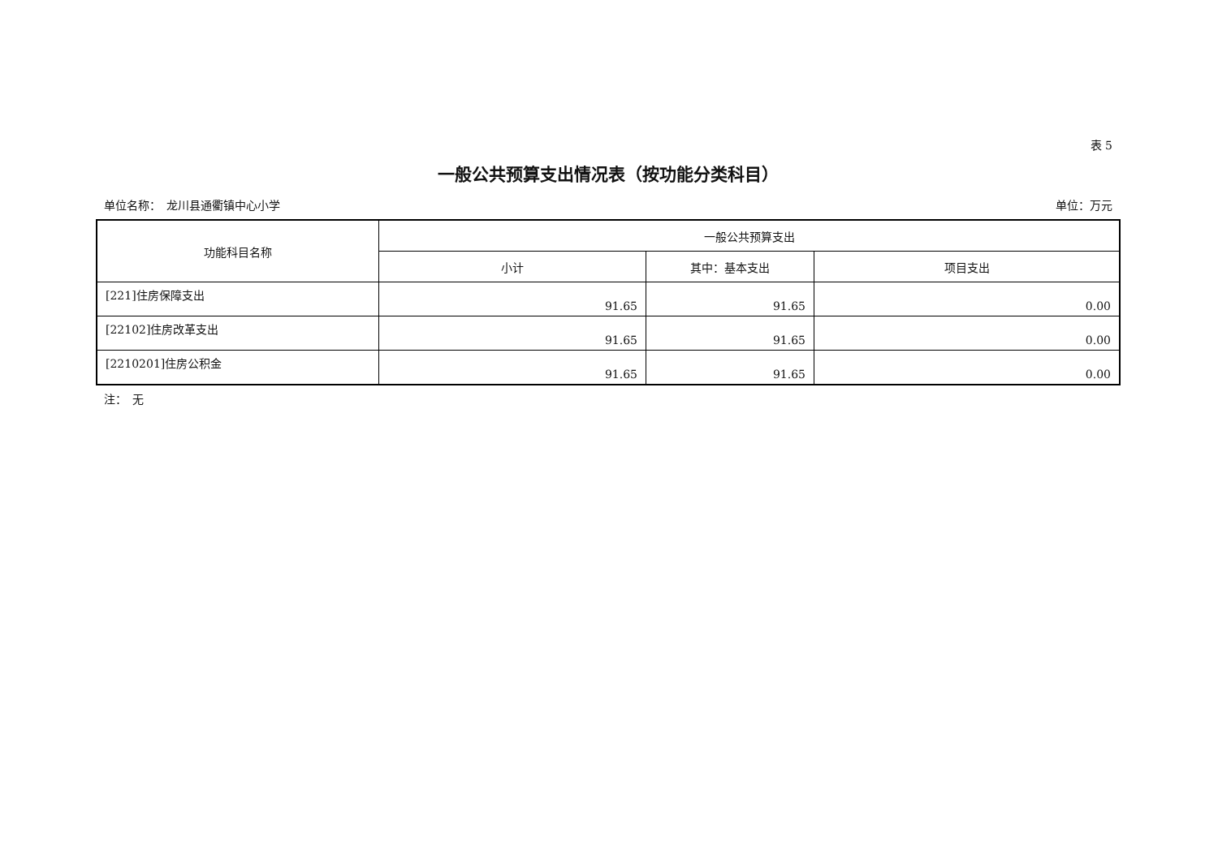表 5
一般公共预算支出情况表（按功能分类科目）
单位名称：　龙川县通衢镇中心小学 单位：万元
| 功能科目名称 | 一般公共预算支出 | | |
| --- | --- | --- | --- |
| | 小计 | 其中：基本支出 | 项目支出 |
| [221]住房保障支出 | 91.65 | 91.65 | 0.00 |
| [22102]住房改革支出 | 91.65 | 91.65 | 0.00 |
| [2210201]住房公积金 | 91.65 | 91.65 | 0.00 |
注：　无